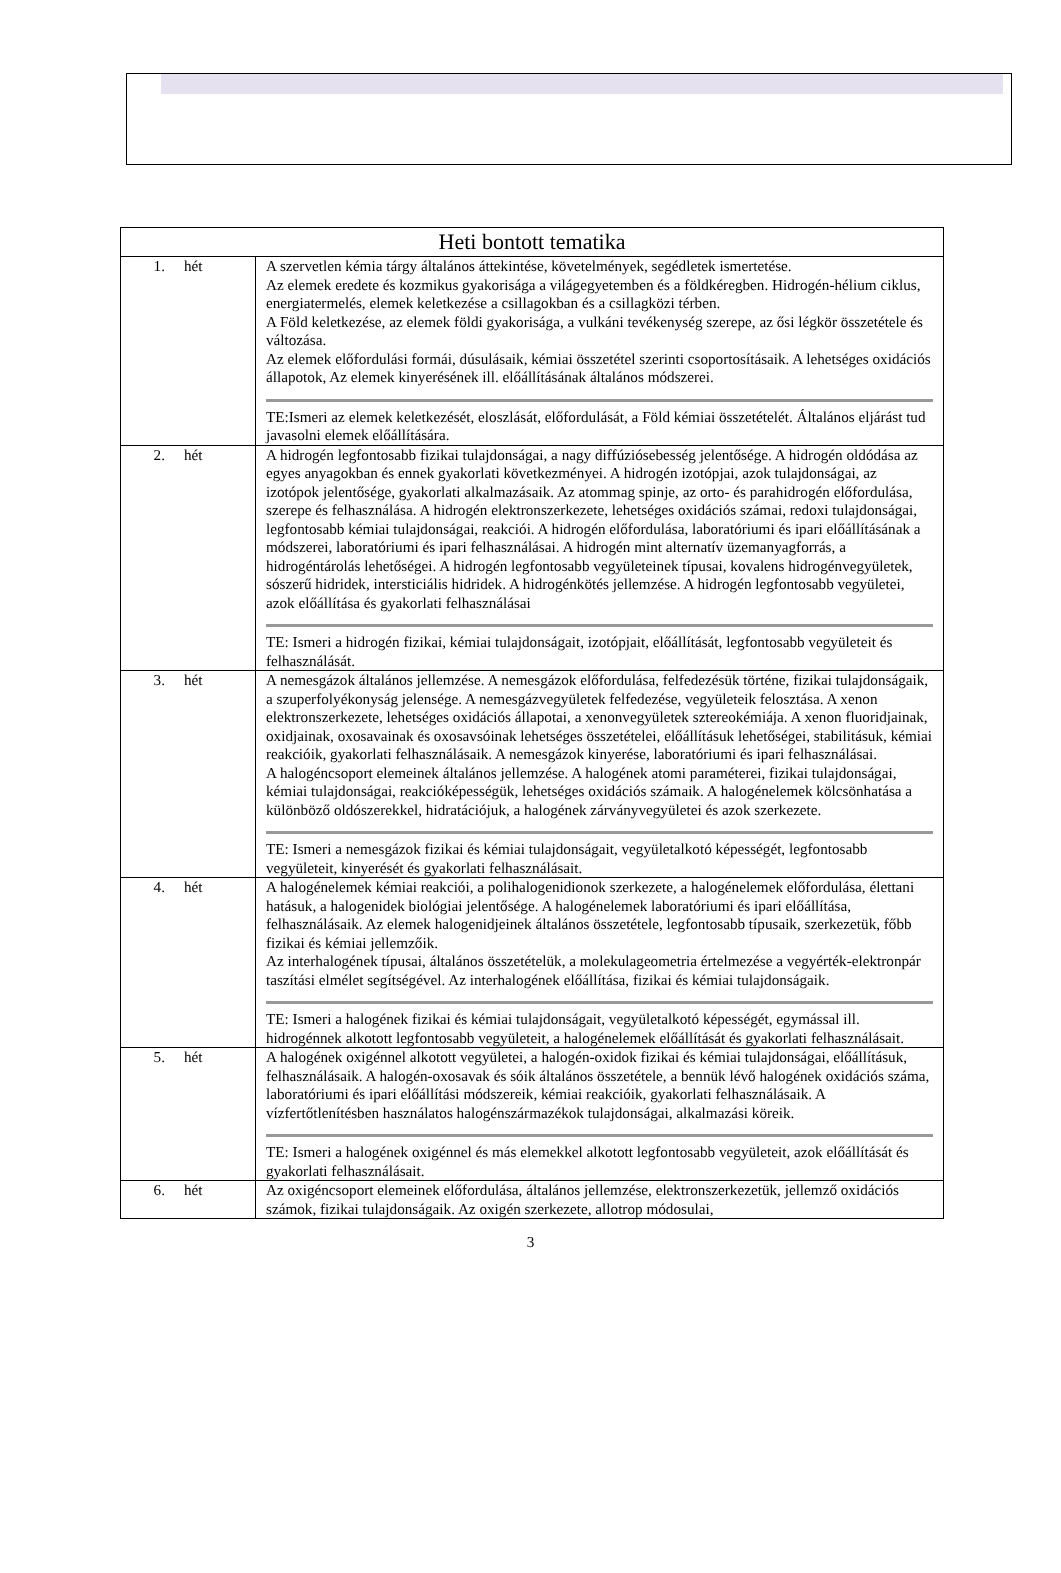| Heti bontott tematika | |
| --- | --- |
| 1. hét | A szervetlen kémia tárgy általános áttekintése, követelmények, segédletek ismertetése. Az elemek eredete és kozmikus gyakorisága a világegyetemben és a földkéregben. Hidrogén-hélium ciklus, energiatermelés, elemek keletkezése a csillagokban és a csillagközi térben. A Föld keletkezése, az elemek földi gyakorisága, a vulkáni tevékenység szerepe, az ősi légkör összetétele és változása. Az elemek előfordulási formái, dúsulásaik, kémiai összetétel szerinti csoportosításaik. A lehetséges oxidációs állapotok, Az elemek kinyerésének ill. előállításának általános módszerei. TE:Ismeri az elemek keletkezését, eloszlását, előfordulását, a Föld kémiai összetételét. Általános eljárást tud javasolni elemek előállítására. |
| 2. hét | A hidrogén legfontosabb fizikai tulajdonságai, a nagy diffúziósebesség jelentősége. A hidrogén oldódása az egyes anyagokban és ennek gyakorlati következményei. A hidrogén izotópjai, azok tulajdonságai, az izotópok jelentősége, gyakorlati alkalmazásaik. Az atommag spinje, az orto- és parahidrogén előfordulása, szerepe és felhasználása. A hidrogén elektronszerkezete, lehetséges oxidációs számai, redoxi tulajdonságai, legfontosabb kémiai tulajdonságai, reakciói. A hidrogén előfordulása, laboratóriumi és ipari előállításának a módszerei, laboratóriumi és ipari felhasználásai. A hidrogén mint alternatív üzemanyagforrás, a hidrogéntárolás lehetőségei. A hidrogén legfontosabb vegyületeinek típusai, kovalens hidrogénvegyületek, sószerű hidridek, intersticiális hidridek. A hidrogénkötés jellemzése. A hidrogén legfontosabb vegyületei, azok előállítása és gyakorlati felhasználásai TE: Ismeri a hidrogén fizikai, kémiai tulajdonságait, izotópjait, előállítását, legfontosabb vegyületeit és felhasználását. |
| 3. hét | A nemesgázok általános jellemzése. A nemesgázok előfordulása, felfedezésük történe, fizikai tulajdonságaik, a szuperfolyékonyság jelensége. A nemesgázvegyületek felfedezése, vegyületeik felosztása. A xenon elektronszerkezete, lehetséges oxidációs állapotai, a xenonvegyületek sztereokémiája. A xenon fluoridjainak, oxidjainak, oxosavainak és oxosavsóinak lehetséges összetételei, előállításuk lehetőségei, stabilitásuk, kémiai reakcióik, gyakorlati felhasználásaik. A nemesgázok kinyerése, laboratóriumi és ipari felhasználásai. A halogéncsoport elemeinek általános jellemzése. A halogének atomi paraméterei, fizikai tulajdonságai, kémiai tulajdonságai, reakcióképességük, lehetséges oxidációs számaik. A halogénelemek kölcsönhatása a különböző oldószerekkel, hidratációjuk, a halogének zárványvegyületei és azok szerkezete. TE: Ismeri a nemesgázok fizikai és kémiai tulajdonságait, vegyületalkotó képességét, legfontosabb vegyületeit, kinyerését és gyakorlati felhasználásait. |
| 4. hét | A halogénelemek kémiai reakciói, a polihalogenidionok szerkezete, a halogénelemek előfordulása, élettani hatásuk, a halogenidek biológiai jelentősége. A halogénelemek laboratóriumi és ipari előállítása, felhasználásaik. Az elemek halogenidjeinek általános összetétele, legfontosabb típusaik, szerkezetük, főbb fizikai és kémiai jellemzőik. Az interhalogének típusai, általános összetételük, a molekulageometria értelmezése a vegyérték-elektronpár taszítási elmélet segítségével. Az interhalogének előállítása, fizikai és kémiai tulajdonságaik. TE: Ismeri a halogének fizikai és kémiai tulajdonságait, vegyületalkotó képességét, egymással ill. hidrogénnek alkotott legfontosabb vegyületeit, a halogénelemek előállítását és gyakorlati felhasználásait. |
| 5. hét | A halogének oxigénnel alkotott vegyületei, a halogén-oxidok fizikai és kémiai tulajdonságai, előállításuk, felhasználásaik. A halogén-oxosavak és sóik általános összetétele, a bennük lévő halogének oxidációs száma, laboratóriumi és ipari előállítási módszereik, kémiai reakcióik, gyakorlati felhasználásaik. A vízfertőtlenítésben használatos halogénszármazékok tulajdonságai, alkalmazási köreik. TE: Ismeri a halogének oxigénnel és más elemekkel alkotott legfontosabb vegyületeit, azok előállítását és gyakorlati felhasználásait. |
| 6. hét | Az oxigéncsoport elemeinek előfordulása, általános jellemzése, elektronszerkezetük, jellemző oxidációs számok, fizikai tulajdonságaik. Az oxigén szerkezete, allotrop módosulai, |
3